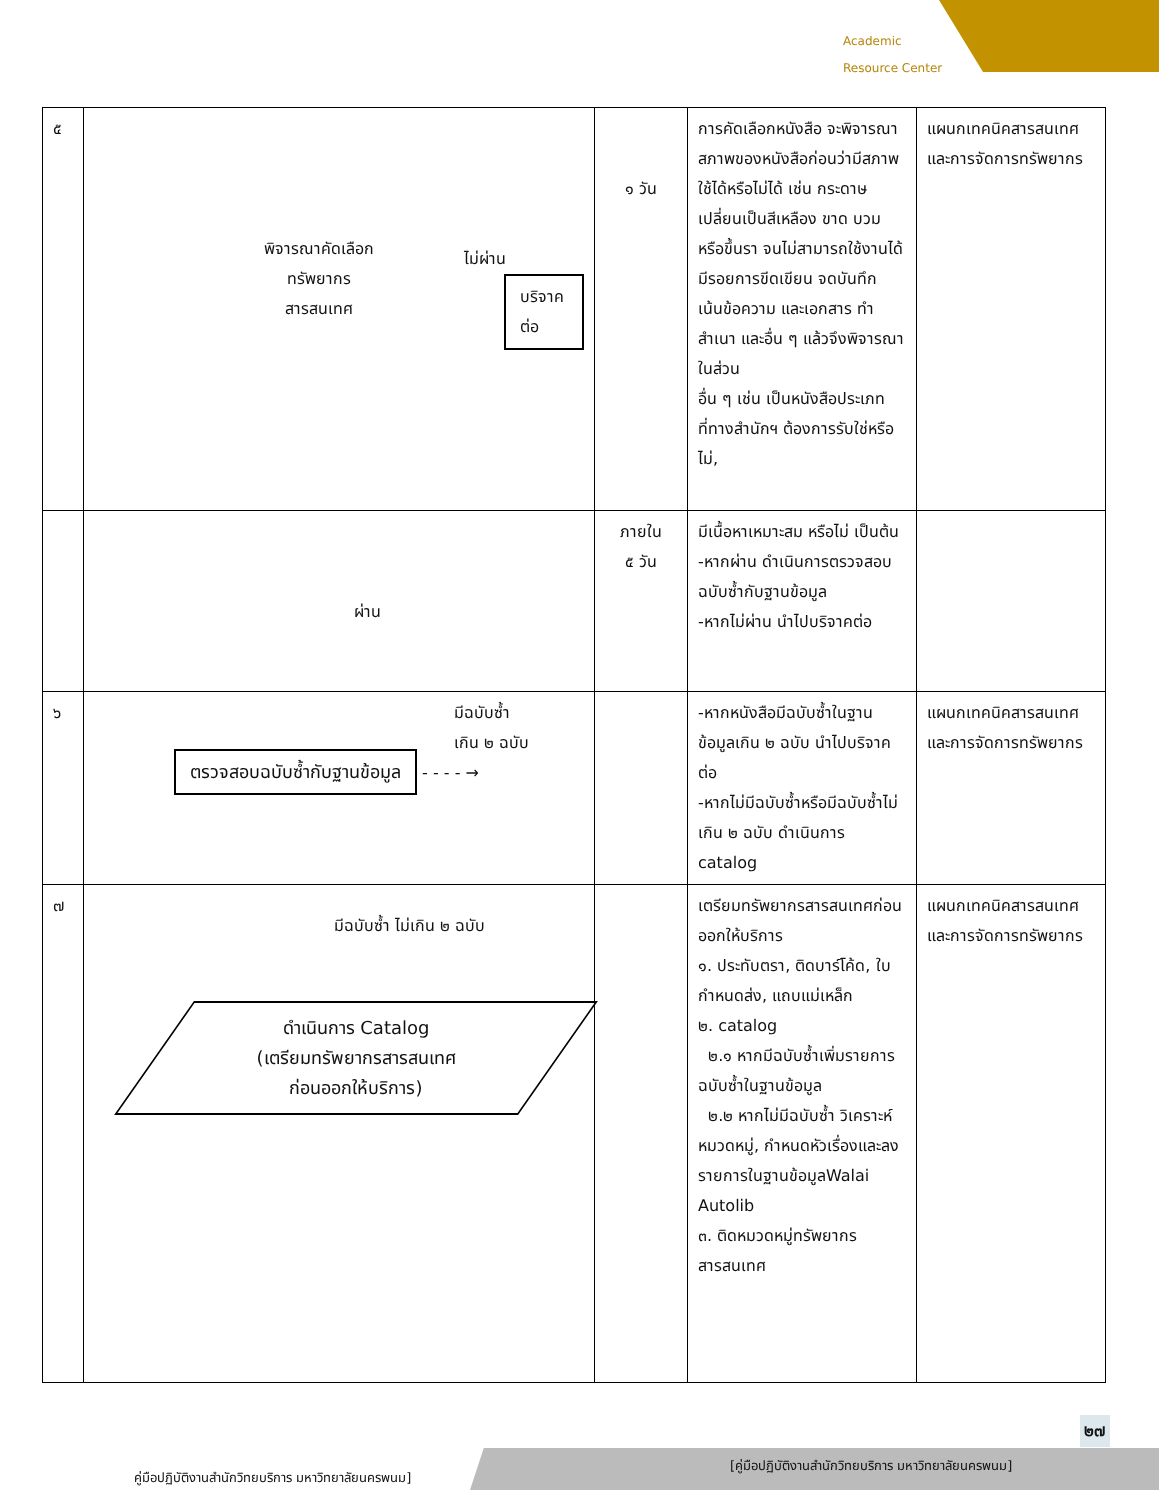Academic
Resource Center
| ๕ | พิจารณาคัดเลือก ทรัพยากร สารสนเทศ ไม่ผ่าน บริจาคต่อ | ๑ วัน | การคัดเลือกหนังสือ จะพิจารณาสภาพของหนังสือก่อนว่ามีสภาพใช้ได้หรือไม่ได้ เช่น กระดาษเปลี่ยนเป็นสีเหลือง ขาด บวม หรือขึ้นรา จนไม่สามารถใช้งานได้ มีรอยการขีดเขียน จดบันทึก เน้นข้อความ และเอกสาร ทำสำเนา และอื่น ๆ แล้วจึงพิจารณาในส่วน อื่น ๆ เช่น เป็นหนังสือประเภทที่ทางสำนักฯ ต้องการรับใช่หรือไม่, | แผนกเทคนิคสารสนเทศ และการจัดการทรัพยากร |
| | ผ่าน | ภายใน ๕ วัน | มีเนื้อหาเหมาะสม หรือไม่ เป็นต้น -หากผ่าน ดำเนินการตรวจสอบฉบับซ้ำกับฐานข้อมูล -หากไม่ผ่าน นำไปบริจาคต่อ | |
| ๖ | มีฉบับซ้ำ เกิน ๒ ฉบับ ตรวจสอบฉบับซ้ำกับฐานข้อมูล - - - - → | | -หากหนังสือมีฉบับซ้ำในฐานข้อมูลเกิน ๒ ฉบับ นำไปบริจาคต่อ -หากไม่มีฉบับซ้ำหรือมีฉบับซ้ำไม่เกิน ๒ ฉบับ ดำเนินการ catalog | แผนกเทคนิคสารสนเทศ และการจัดการทรัพยากร |
| ๗ | มีฉบับซ้ำ ไม่เกิน ๒ ฉบับ ดำเนินการ Catalog (เตรียมทรัพยากรสารสนเทศ ก่อนออกให้บริการ) | | เตรียมทรัพยากรสารสนเทศก่อนออกให้บริการ ๑. ประทับตรา, ติดบาร์โค้ด, ใบกำหนดส่ง, แถบแม่เหล็ก ๒. catalog ๒.๑ หากมีฉบับซ้ำเพิ่มรายการฉบับซ้ำในฐานข้อมูล ๒.๒ หากไม่มีฉบับซ้ำ วิเคราะห์หมวดหมู่, กำหนดหัวเรื่องและลงรายการในฐานข้อมูลWalai Autolib ๓. ติดหมวดหมู่ทรัพยากรสารสนเทศ | แผนกเทคนิคสารสนเทศ และการจัดการทรัพยากร |
๒๗
คู่มือปฏิบัติงานสำนักวิทยบริการ มหาวิทยาลัยนครพนม]
[คู่มือปฏิบัติงานสำนักวิทยบริการ มหาวิทยาลัยนครพนม]